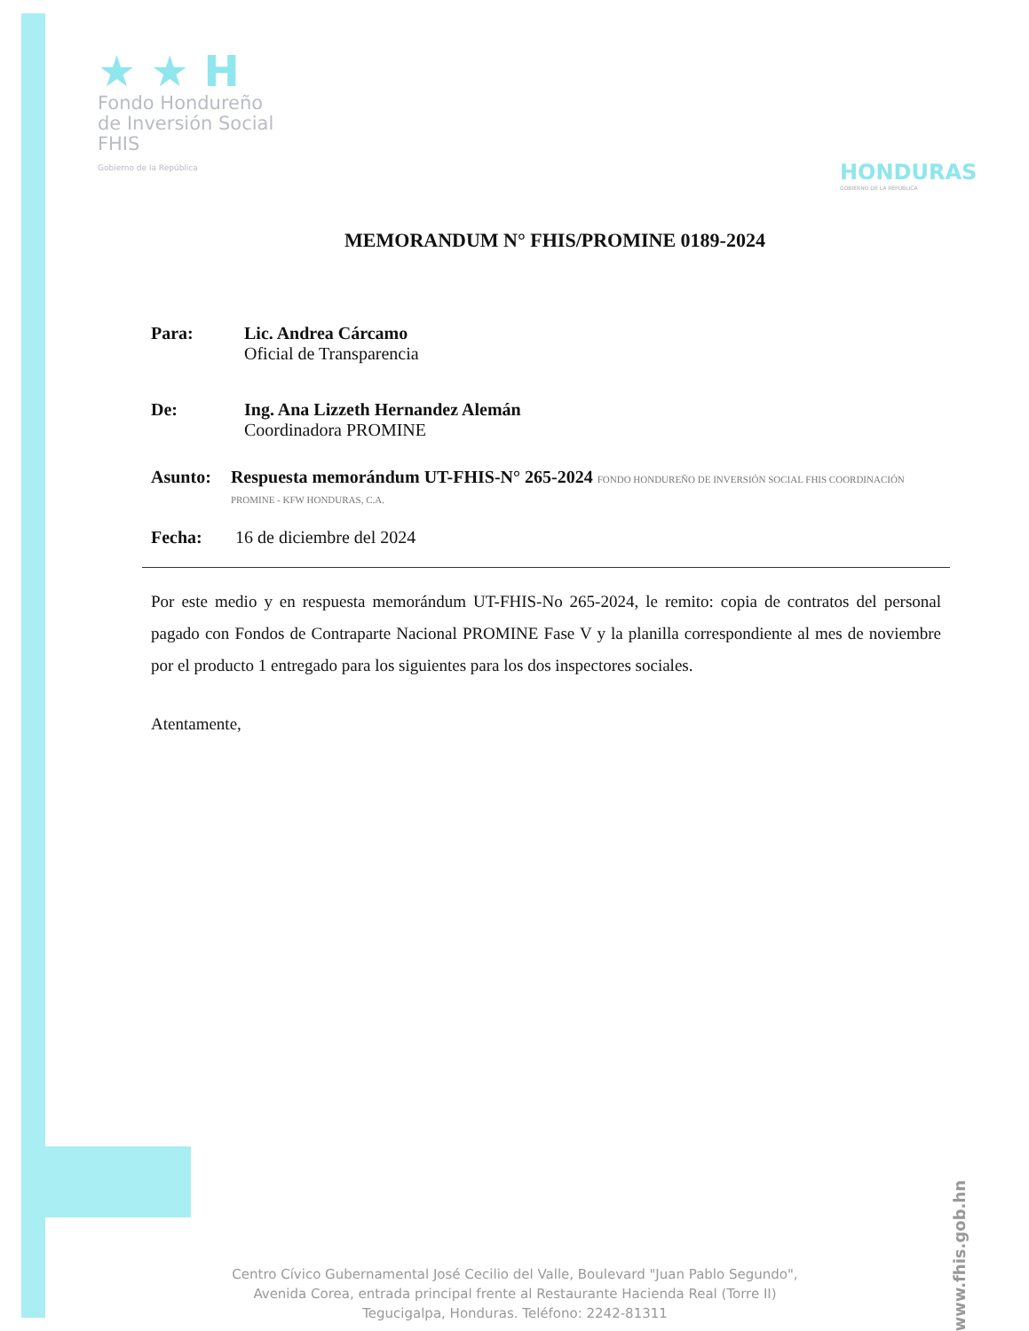★ ★ H
Fondo Hondureño
de Inversión Social
FHIS
Gobierno de la República
HONDURAS
GOBIERNO DE LA REPÚBLICA
MEMORANDUM N° FHIS/PROMINE 0189-2024
Para: Lic. Andrea Cárcamo
Oficial de Transparencia
De: Ing. Ana Lizzeth Hernandez Alemán
Coordinadora PROMINE
Asunto: Respuesta memorándum UT-FHIS-N° 265-2024 FONDO HONDUREÑO DE INVERSIÓN SOCIAL FHIS COORDINACIÓN PROMINE - KFW HONDURAS, C.A.
Fecha: 16 de diciembre del 2024
Por este medio y en respuesta memorándum UT-FHIS-No 265-2024, le remito: copia de contratos del personal pagado con Fondos de Contraparte Nacional PROMINE Fase V y la planilla correspondiente al mes de noviembre por el producto 1 entregado para los siguientes para los dos inspectores sociales.
Atentamente,
Centro Cívico Gubernamental José Cecilio del Valle, Boulevard "Juan Pablo Segundo",
Avenida Corea, entrada principal frente al Restaurante Hacienda Real (Torre II)
Tegucigalpa, Honduras. Teléfono: 2242-81311
www.fhis.gob.hn